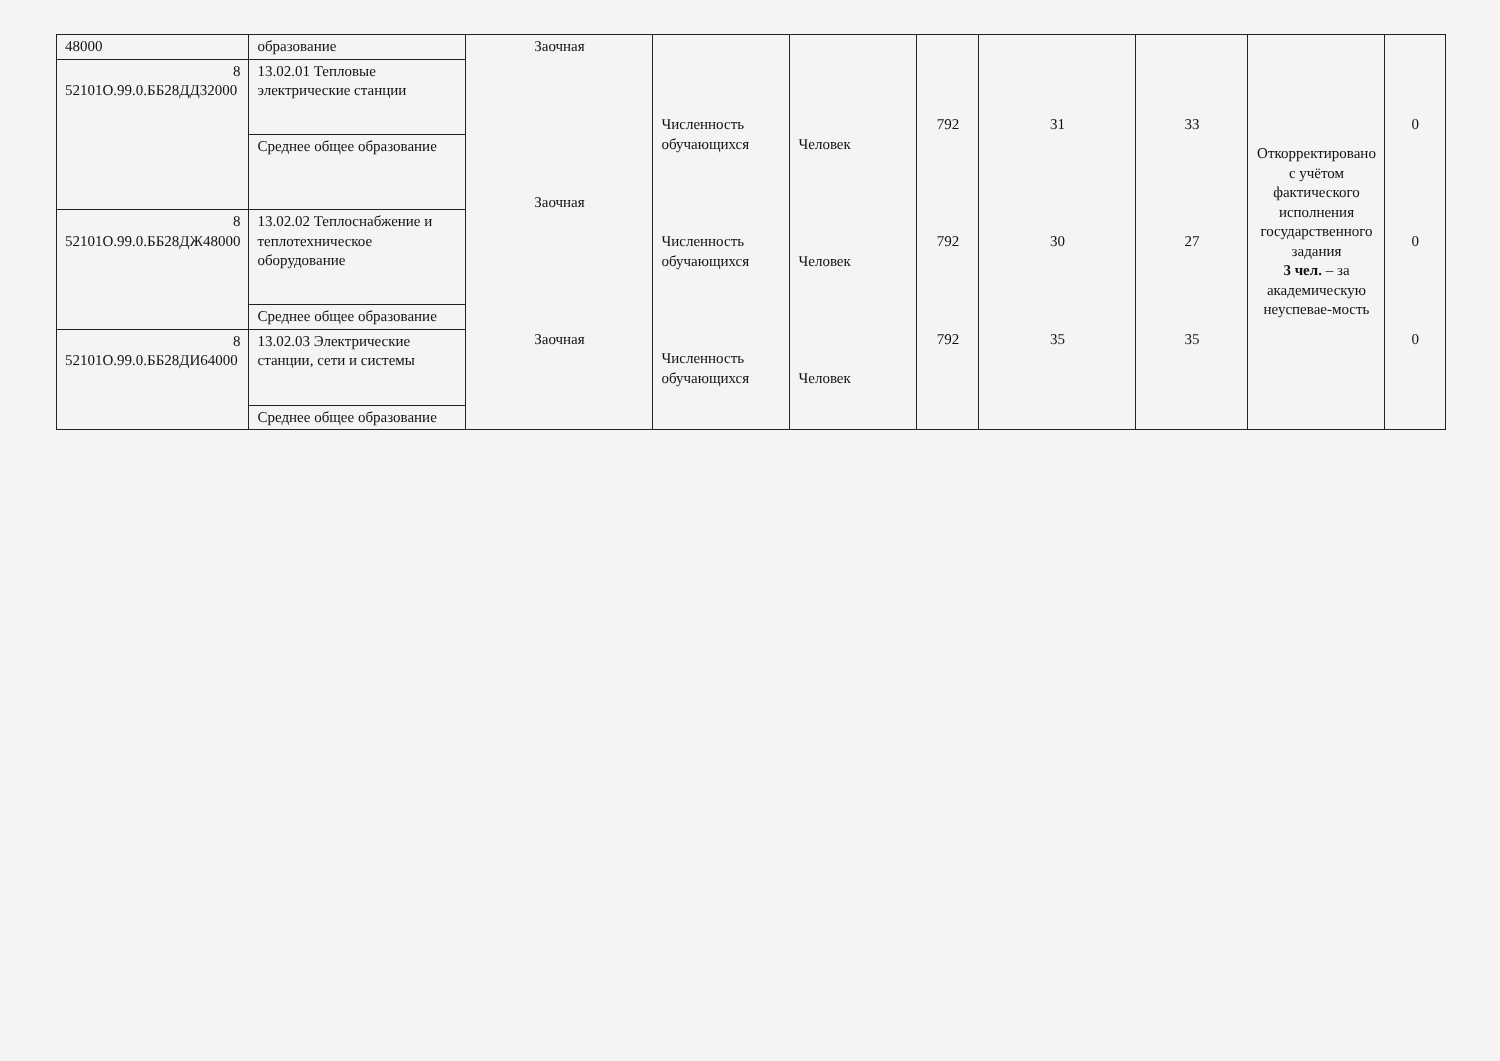| 48000 | образование | Заочная Заочная Заочная | Численность обучающихся Численность обучающихся Численность обучающихся | Человек Человек Человек | 792 792 792 | 31 30 35 | 33 27 35 | Откорректировано с учётом фактического исполнения государственного задания 3 чел. – за академическую неуспевае-мость | 0 0 0 |
| 8 52101О.99.0.ББ28ДД32000 | 13.02.01 Тепловые электрические станции | | | | | | | | |
| | Среднее общее образование | | | | | | | | |
| 8 52101О.99.0.ББ28ДЖ48000 | 13.02.02 Теплоснабжение и теплотехническое оборудование | | | | | | | | |
| | Среднее общее образование | | | | | | | | |
| 8 52101О.99.0.ББ28ДИ64000 | 13.02.03 Электрические станции, сети и системы | | | | | | | | |
| | Среднее общее образование | | | | | | | | |